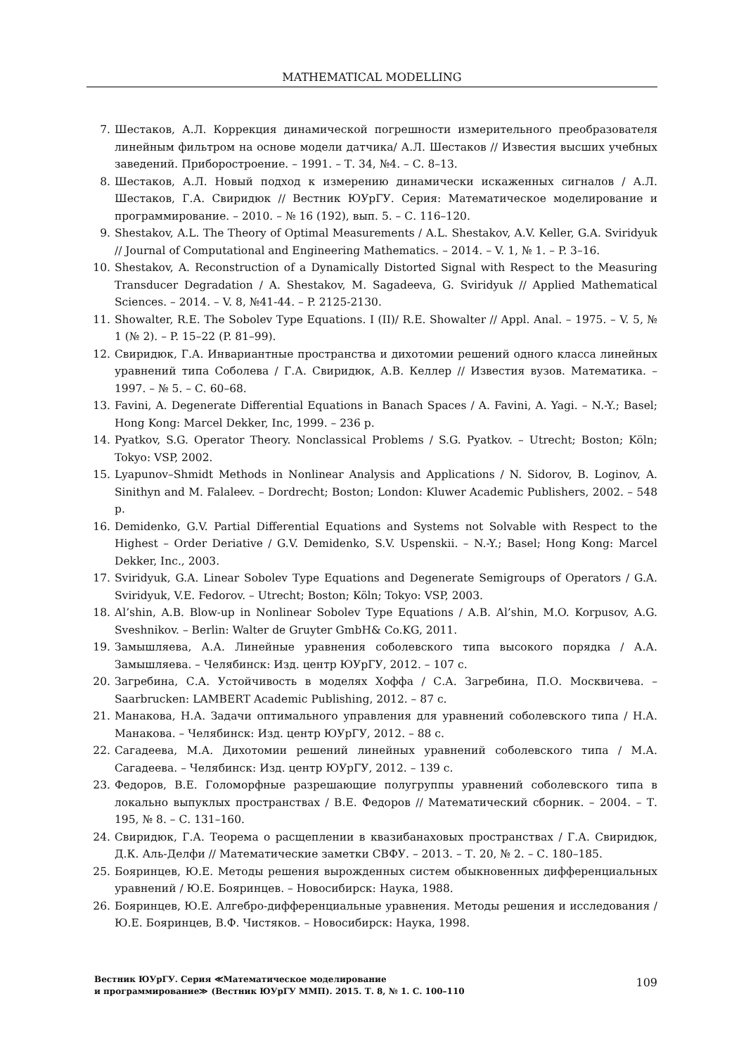MATHEMATICAL MODELLING
7. Шестаков, А.Л. Коррекция динамической погрешности измерительного преобразователя линейным фильтром на основе модели датчика/ А.Л. Шестаков // Известия высших учебных заведений. Приборостроение. – 1991. – Т. 34, №4. – С. 8–13.
8. Шестаков, А.Л. Новый подход к измерению динамически искаженных сигналов / А.Л. Шестаков, Г.А. Свиридюк // Вестник ЮУрГУ. Серия: Математическое моделирование и программирование. – 2010. – № 16 (192), вып. 5. – С. 116–120.
9. Shestakov, A.L. The Theory of Optimal Measurements / A.L. Shestakov, A.V. Keller, G.A. Sviridyuk // Journal of Computational and Engineering Mathematics. – 2014. – V. 1, № 1. – P. 3–16.
10. Shestakov, A. Reconstruction of a Dynamically Distorted Signal with Respect to the Measuring Transducer Degradation / A. Shestakov, M. Sagadeeva, G. Sviridyuk // Applied Mathematical Sciences. – 2014. – V. 8, №41-44. – P. 2125-2130.
11. Showalter, R.E. The Sobolev Type Equations. I (II)/ R.E. Showalter // Appl. Anal. – 1975. – V. 5, № 1 (№ 2). – P. 15–22 (P. 81–99).
12. Свиридюк, Г.А. Инвариантные пространства и дихотомии решений одного класса линейных уравнений типа Соболева / Г.А. Свиридюк, А.В. Келлер // Известия вузов. Математика. – 1997. – № 5. – С. 60–68.
13. Favini, A. Degenerate Differential Equations in Banach Spaces / A. Favini, A. Yagi. – N.-Y.; Basel; Hong Kong: Marcel Dekker, Inc, 1999. – 236 p.
14. Pyatkov, S.G. Operator Theory. Nonclassical Problems / S.G. Pyatkov. – Utrecht; Boston; Köln; Tokyo: VSP, 2002.
15. Lyapunov–Shmidt Methods in Nonlinear Analysis and Applications / N. Sidorov, B. Loginov, A. Sinithyn and M. Falaleev. – Dordrecht; Boston; London: Kluwer Academic Publishers, 2002. – 548 p.
16. Demidenko, G.V. Partial Differential Equations and Systems not Solvable with Respect to the Highest – Order Deriative / G.V. Demidenko, S.V. Uspenskii. – N.-Y.; Basel; Hong Kong: Marcel Dekker, Inc., 2003.
17. Sviridyuk, G.A. Linear Sobolev Type Equations and Degenerate Semigroups of Operators / G.A. Sviridyuk, V.E. Fedorov. – Utrecht; Boston; Köln; Tokyo: VSP, 2003.
18. Al’shin, A.B. Blow-up in Nonlinear Sobolev Type Equations / A.B. Al’shin, M.O. Korpusov, A.G. Sveshnikov. – Berlin: Walter de Gruyter GmbH& Co.KG, 2011.
19. Замышляева, А.А. Линейные уравнения соболевского типа высокого порядка / А.А. Замышляева. – Челябинск: Изд. центр ЮУрГУ, 2012. – 107 с.
20. Загребина, С.А. Устойчивость в моделях Хоффа / С.А. Загребина, П.О. Москвичева. – Saarbrucken: LAMBERT Academic Publishing, 2012. – 87 с.
21. Манакова, Н.А. Задачи оптимального управления для уравнений соболевского типа / Н.А. Манакова. – Челябинск: Изд. центр ЮУрГУ, 2012. – 88 с.
22. Сагадеева, М.А. Дихотомии решений линейных уравнений соболевского типа / М.А. Сагадеева. – Челябинск: Изд. центр ЮУрГУ, 2012. – 139 с.
23. Федоров, В.Е. Голоморфные разрешающие полугруппы уравнений соболевского типа в локально выпуклых пространствах / В.Е. Федоров // Математический сборник. – 2004. – Т. 195, № 8. – С. 131–160.
24. Свиридюк, Г.А. Теорема о расщеплении в квазибанаховых пространствах / Г.А. Свиридюк, Д.К. Аль-Делфи // Математические заметки СВФУ. – 2013. – Т. 20, № 2. – С. 180–185.
25. Бояринцев, Ю.Е. Методы решения вырожденных систем обыкновенных дифференциальных уравнений / Ю.Е. Бояринцев. – Новосибирск: Наука, 1988.
26. Бояринцев, Ю.Е. Алгебро-дифференциальные уравнения. Методы решения и исследования / Ю.Е. Бояринцев, В.Ф. Чистяков. – Новосибирск: Наука, 1998.
Вестник ЮУрГУ. Серия ≪Математическое моделирование
и программирование≫ (Вестник ЮУрГУ ММП). 2015. Т. 8, № 1. С. 100–110
109